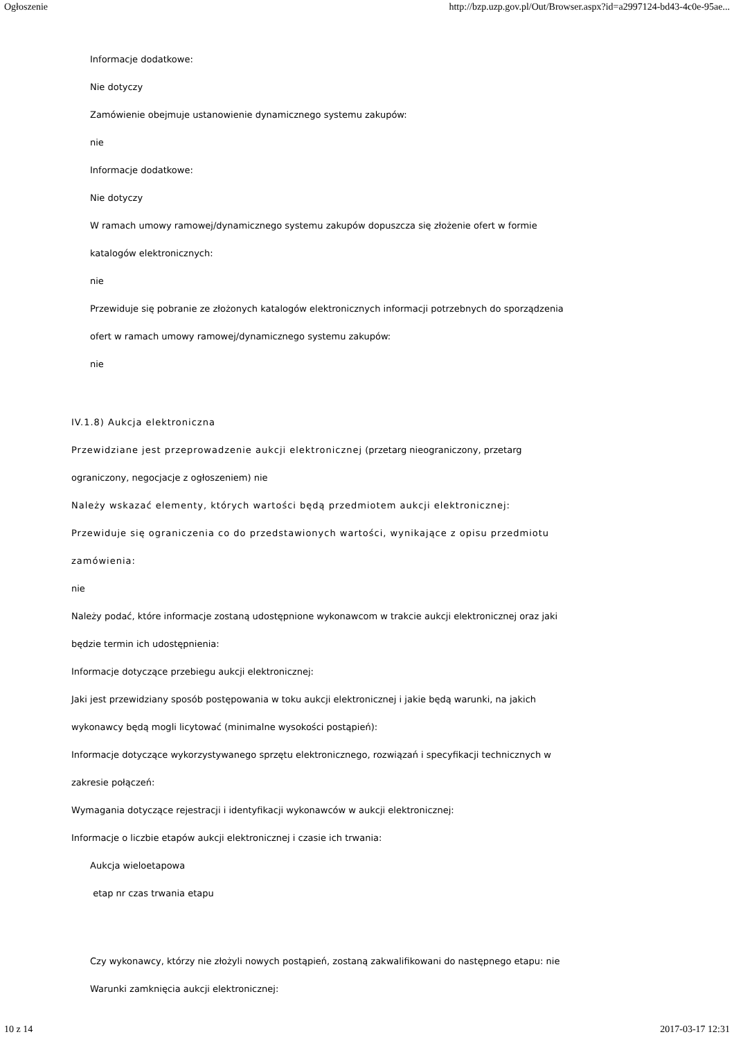Ogłoszenie http://bzp.uzp.gov.pl/Out/Browser.aspx?id=a2997124-bd43-4c0e-95ae...
Informacje dodatkowe:
Nie dotyczy
Zamówienie obejmuje ustanowienie dynamicznego systemu zakupów:
nie
Informacje dodatkowe:
Nie dotyczy
W ramach umowy ramowej/dynamicznego systemu zakupów dopuszcza się złożenie ofert w formie
katalogów elektronicznych:
nie
Przewiduje się pobranie ze złożonych katalogów elektronicznych informacji potrzebnych do sporządzenia
ofert w ramach umowy ramowej/dynamicznego systemu zakupów:
nie
IV.1.8) Aukcja elektroniczna
Przewidziane jest przeprowadzenie aukcji elektronicznej (przetarg nieograniczony, przetarg
ograniczony, negocjacje z ogłoszeniem) nie
Należy wskazać elementy, których wartości będą przedmiotem aukcji elektronicznej:
Przewiduje się ograniczenia co do przedstawionych wartości, wynikające z opisu przedmiotu
zamówienia:
nie
Należy podać, które informacje zostaną udostępnione wykonawcom w trakcie aukcji elektronicznej oraz jaki
będzie termin ich udostępnienia:
Informacje dotyczące przebiegu aukcji elektronicznej:
Jaki jest przewidziany sposób postępowania w toku aukcji elektronicznej i jakie będą warunki, na jakich
wykonawcy będą mogli licytować (minimalne wysokości postąpień):
Informacje dotyczące wykorzystywanego sprzętu elektronicznego, rozwiązań i specyfikacji technicznych w
zakresie połączeń:
Wymagania dotyczące rejestracji i identyfikacji wykonawców w aukcji elektronicznej:
Informacje o liczbie etapów aukcji elektronicznej i czasie ich trwania:
Aukcja wieloetapowa
etap nr czas trwania etapu
Czy wykonawcy, którzy nie złożyli nowych postąpień, zostaną zakwalifikowani do następnego etapu: nie
Warunki zamknięcia aukcji elektronicznej:
10 z 14 2017-03-17 12:31